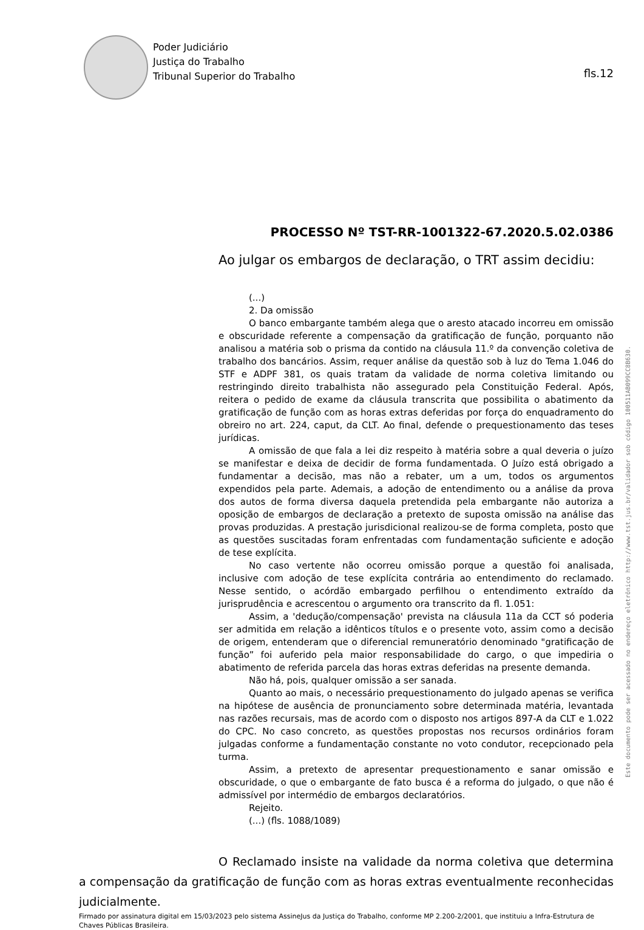Poder Judiciário
Justiça do Trabalho
Tribunal Superior do Trabalho
fls.12
PROCESSO Nº TST-RR-1001322-67.2020.5.02.0386
Ao julgar os embargos de declaração, o TRT assim decidiu:
(...)
2. Da omissão
O banco embargante também alega que o aresto atacado incorreu em omissão e obscuridade referente a compensação da gratificação de função, porquanto não analisou a matéria sob o prisma da contido na cláusula 11.º da convenção coletiva de trabalho dos bancários. Assim, requer análise da questão sob à luz do Tema 1.046 do STF e ADPF 381, os quais tratam da validade de norma coletiva limitando ou restringindo direito trabalhista não assegurado pela Constituição Federal. Após, reitera o pedido de exame da cláusula transcrita que possibilita o abatimento da gratificação de função com as horas extras deferidas por força do enquadramento do obreiro no art. 224, caput, da CLT. Ao final, defende o prequestionamento das teses jurídicas.
A omissão de que fala a lei diz respeito à matéria sobre a qual deveria o juízo se manifestar e deixa de decidir de forma fundamentada. O Juízo está obrigado a fundamentar a decisão, mas não a rebater, um a um, todos os argumentos expendidos pela parte. Ademais, a adoção de entendimento ou a análise da prova dos autos de forma diversa daquela pretendida pela embargante não autoriza a oposição de embargos de declaração a pretexto de suposta omissão na análise das provas produzidas. A prestação jurisdicional realizou-se de forma completa, posto que as questões suscitadas foram enfrentadas com fundamentação suficiente e adoção de tese explícita.
No caso vertente não ocorreu omissão porque a questão foi analisada, inclusive com adoção de tese explícita contrária ao entendimento do reclamado. Nesse sentido, o acórdão embargado perfilhou o entendimento extraído da jurisprudência e acrescentou o argumento ora transcrito da fl. 1.051:
Assim, a 'dedução/compensação' prevista na cláusula 11a da CCT só poderia ser admitida em relação a idênticos títulos e o presente voto, assim como a decisão de origem, entenderam que o diferencial remuneratório denominado "gratificação de função” foi auferido pela maior responsabilidade do cargo, o que impediria o abatimento de referida parcela das horas extras deferidas na presente demanda.
Não há, pois, qualquer omissão a ser sanada.
Quanto ao mais, o necessário prequestionamento do julgado apenas se verifica na hipótese de ausência de pronunciamento sobre determinada matéria, levantada nas razões recursais, mas de acordo com o disposto nos artigos 897-A da CLT e 1.022 do CPC. No caso concreto, as questões propostas nos recursos ordinários foram julgadas conforme a fundamentação constante no voto condutor, recepcionado pela turma.
Assim, a pretexto de apresentar prequestionamento e sanar omissão e obscuridade, o que o embargante de fato busca é a reforma do julgado, o que não é admissível por intermédio de embargos declaratórios.
Rejeito.
(...) (fls. 1088/1089)
O Reclamado insiste na validade da norma coletiva que determina a compensação da gratificação de função com as horas extras eventualmente reconhecidas judicialmente.
Firmado por assinatura digital em 15/03/2023 pelo sistema AssineJus da Justiça do Trabalho, conforme MP 2.200-2/2001, que instituiu a Infra-Estrutura de Chaves Públicas Brasileira.
Este documento pode ser acessado no endereço eletrônico http://www.tst.jus.br/validador sob código 100511AB099CC8B630.